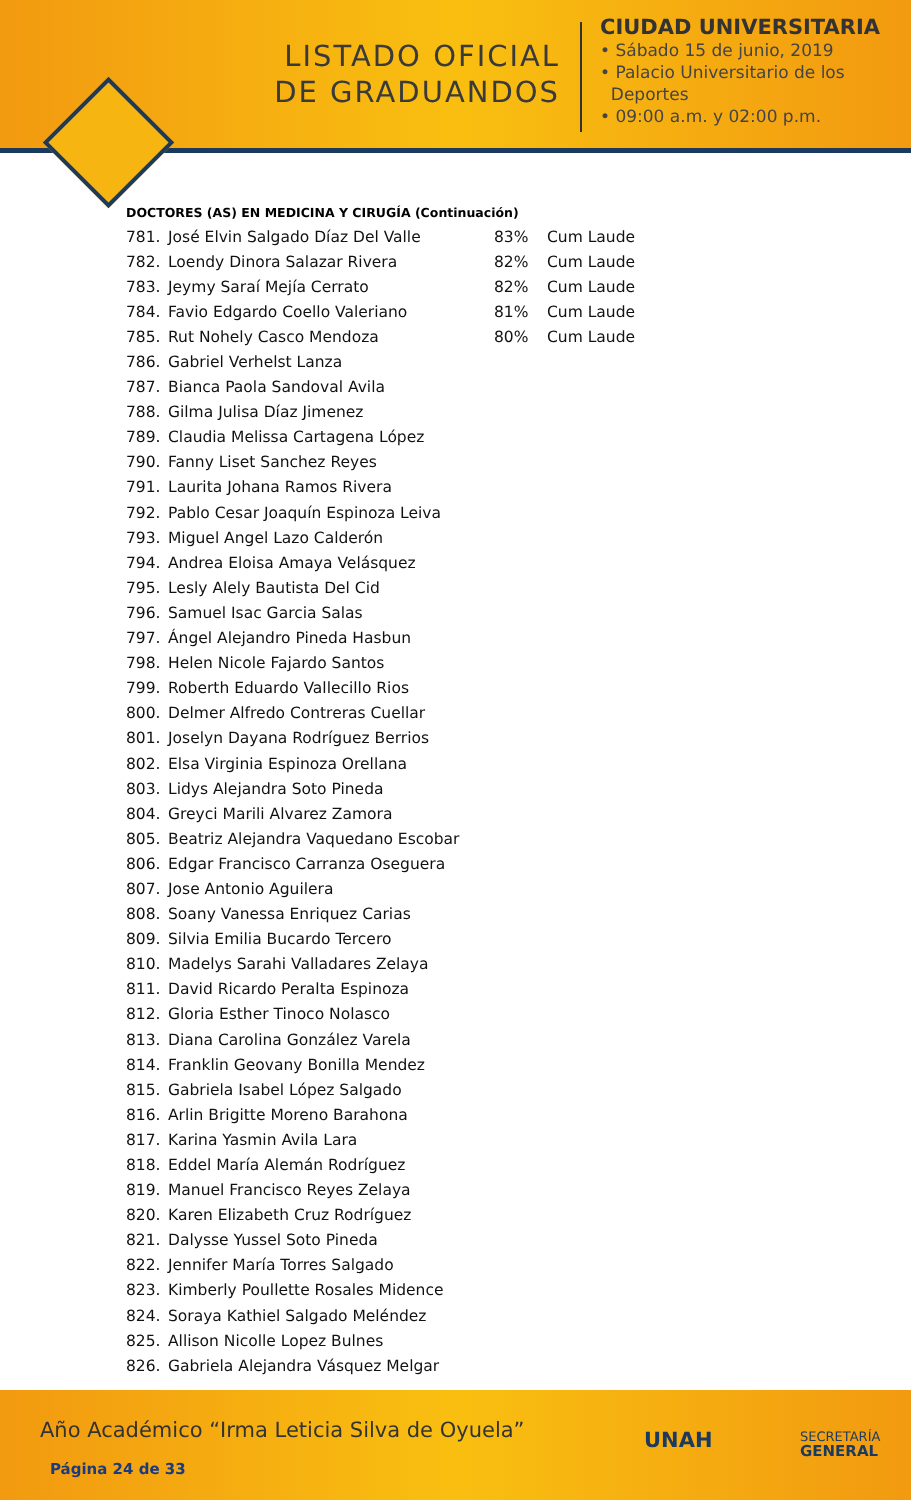LISTADO OFICIAL
DE GRADUANDOS
CIUDAD UNIVERSITARIA
• Sábado 15 de junio, 2019
• Palacio Universitario de los
Deportes
• 09:00 a.m. y 02:00 p.m.
DOCTORES (AS) EN MEDICINA Y CIRUGÍA (Continuación)
| 781. | José Elvin Salgado Díaz Del Valle | 83% | Cum Laude |
| 782. | Loendy Dinora Salazar Rivera | 82% | Cum Laude |
| 783. | Jeymy Saraí Mejía Cerrato | 82% | Cum Laude |
| 784. | Favio Edgardo Coello Valeriano | 81% | Cum Laude |
| 785. | Rut Nohely Casco Mendoza | 80% | Cum Laude |
| 786. | Gabriel Verhelst Lanza | | |
| 787. | Bianca Paola Sandoval Avila | | |
| 788. | Gilma Julisa Díaz Jimenez | | |
| 789. | Claudia Melissa Cartagena López | | |
| 790. | Fanny Liset Sanchez Reyes | | |
| 791. | Laurita Johana Ramos Rivera | | |
| 792. | Pablo Cesar Joaquín Espinoza Leiva | | |
| 793. | Miguel Angel Lazo Calderón | | |
| 794. | Andrea Eloisa Amaya Velásquez | | |
| 795. | Lesly Alely Bautista Del Cid | | |
| 796. | Samuel Isac Garcia Salas | | |
| 797. | Ángel Alejandro Pineda Hasbun | | |
| 798. | Helen Nicole Fajardo Santos | | |
| 799. | Roberth Eduardo Vallecillo Rios | | |
| 800. | Delmer Alfredo Contreras Cuellar | | |
| 801. | Joselyn Dayana Rodríguez Berrios | | |
| 802. | Elsa Virginia Espinoza Orellana | | |
| 803. | Lidys Alejandra Soto Pineda | | |
| 804. | Greyci Marili Alvarez Zamora | | |
| 805. | Beatriz Alejandra Vaquedano Escobar | | |
| 806. | Edgar Francisco Carranza Oseguera | | |
| 807. | Jose Antonio Aguilera | | |
| 808. | Soany Vanessa Enriquez Carias | | |
| 809. | Silvia Emilia Bucardo Tercero | | |
| 810. | Madelys Sarahi Valladares Zelaya | | |
| 811. | David Ricardo Peralta Espinoza | | |
| 812. | Gloria Esther Tinoco Nolasco | | |
| 813. | Diana Carolina González Varela | | |
| 814. | Franklin Geovany Bonilla Mendez | | |
| 815. | Gabriela Isabel López Salgado | | |
| 816. | Arlin Brigitte Moreno Barahona | | |
| 817. | Karina Yasmin Avila Lara | | |
| 818. | Eddel María Alemán Rodríguez | | |
| 819. | Manuel Francisco Reyes Zelaya | | |
| 820. | Karen Elizabeth Cruz Rodríguez | | |
| 821. | Dalysse Yussel Soto Pineda | | |
| 822. | Jennifer María Torres Salgado | | |
| 823. | Kimberly Poullette Rosales Midence | | |
| 824. | Soraya Kathiel Salgado Meléndez | | |
| 825. | Allison Nicolle Lopez Bulnes | | |
| 826. | Gabriela Alejandra Vásquez Melgar | | |
Año Académico “Irma Leticia Silva de Oyuela”
Página 24 de 33
UNAH
SECRETARÍA
GENERAL